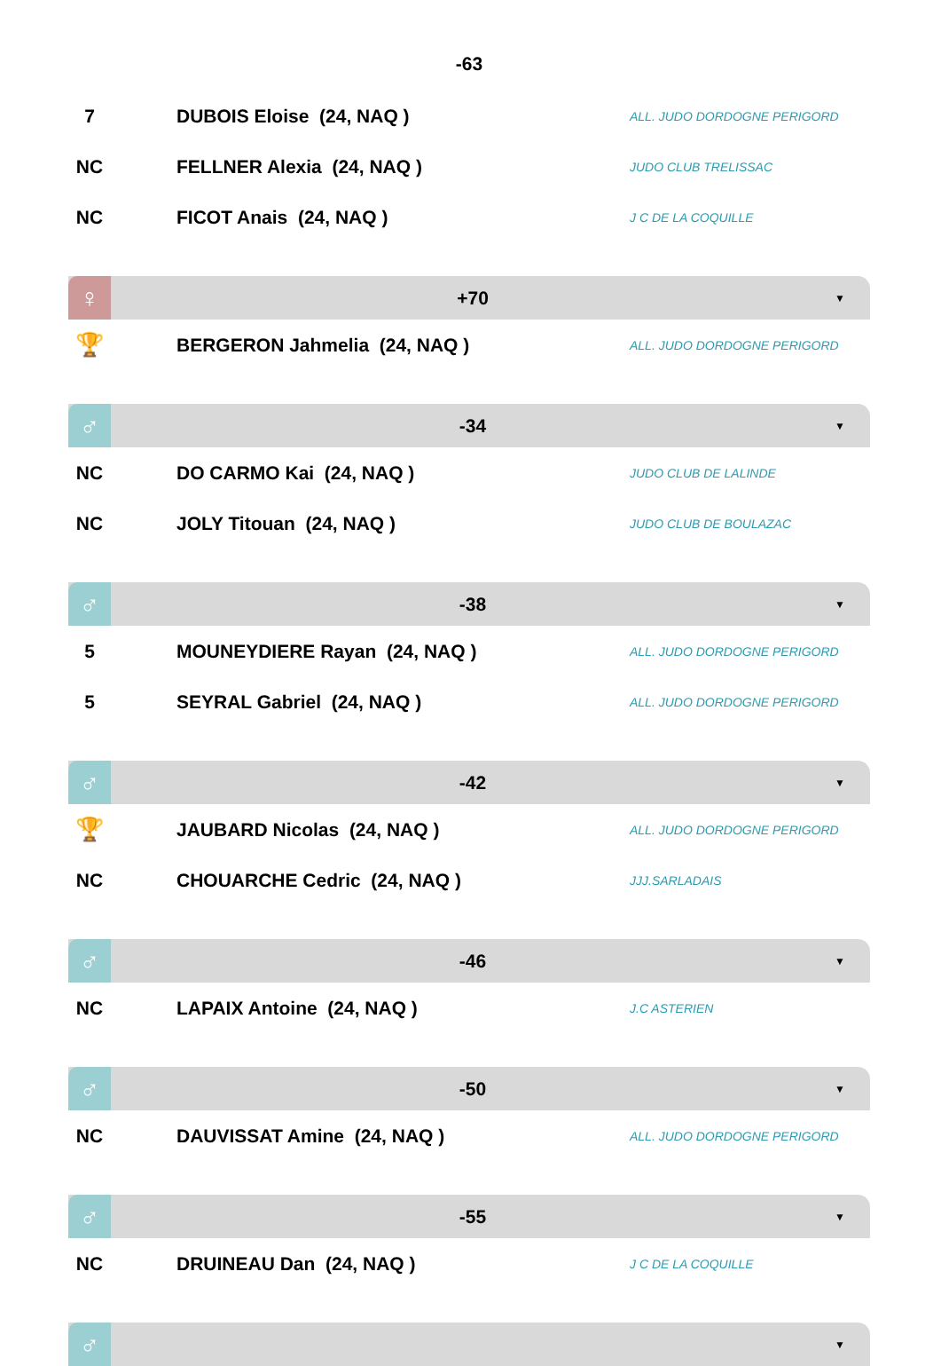-63
| 7 | DUBOIS Eloise (24, NAQ ) | ALL. JUDO DORDOGNE PERIGORD |
| NC | FELLNER Alexia (24, NAQ ) | JUDO CLUB TRELISSAC |
| NC | FICOT Anais (24, NAQ ) | J C DE LA COQUILLE |
♀
+70
▼
| 🏆 | BERGERON Jahmelia (24, NAQ ) | ALL. JUDO DORDOGNE PERIGORD |
♂
-34
▼
| NC | DO CARMO Kai (24, NAQ ) | JUDO CLUB DE LALINDE |
| NC | JOLY Titouan (24, NAQ ) | JUDO CLUB DE BOULAZAC |
♂
-38
▼
| 5 | MOUNEYDIERE Rayan (24, NAQ ) | ALL. JUDO DORDOGNE PERIGORD |
| 5 | SEYRAL Gabriel (24, NAQ ) | ALL. JUDO DORDOGNE PERIGORD |
♂
-42
▼
| 🏆 | JAUBARD Nicolas (24, NAQ ) | ALL. JUDO DORDOGNE PERIGORD |
| NC | CHOUARCHE Cedric (24, NAQ ) | JJJ.SARLADAIS |
♂
-46
▼
| NC | LAPAIX Antoine (24, NAQ ) | J.C ASTERIEN |
♂
-50
▼
| NC | DAUVISSAT Amine (24, NAQ ) | ALL. JUDO DORDOGNE PERIGORD |
♂
-55
▼
| NC | DRUINEAU Dan (24, NAQ ) | J C DE LA COQUILLE |
♂
▼